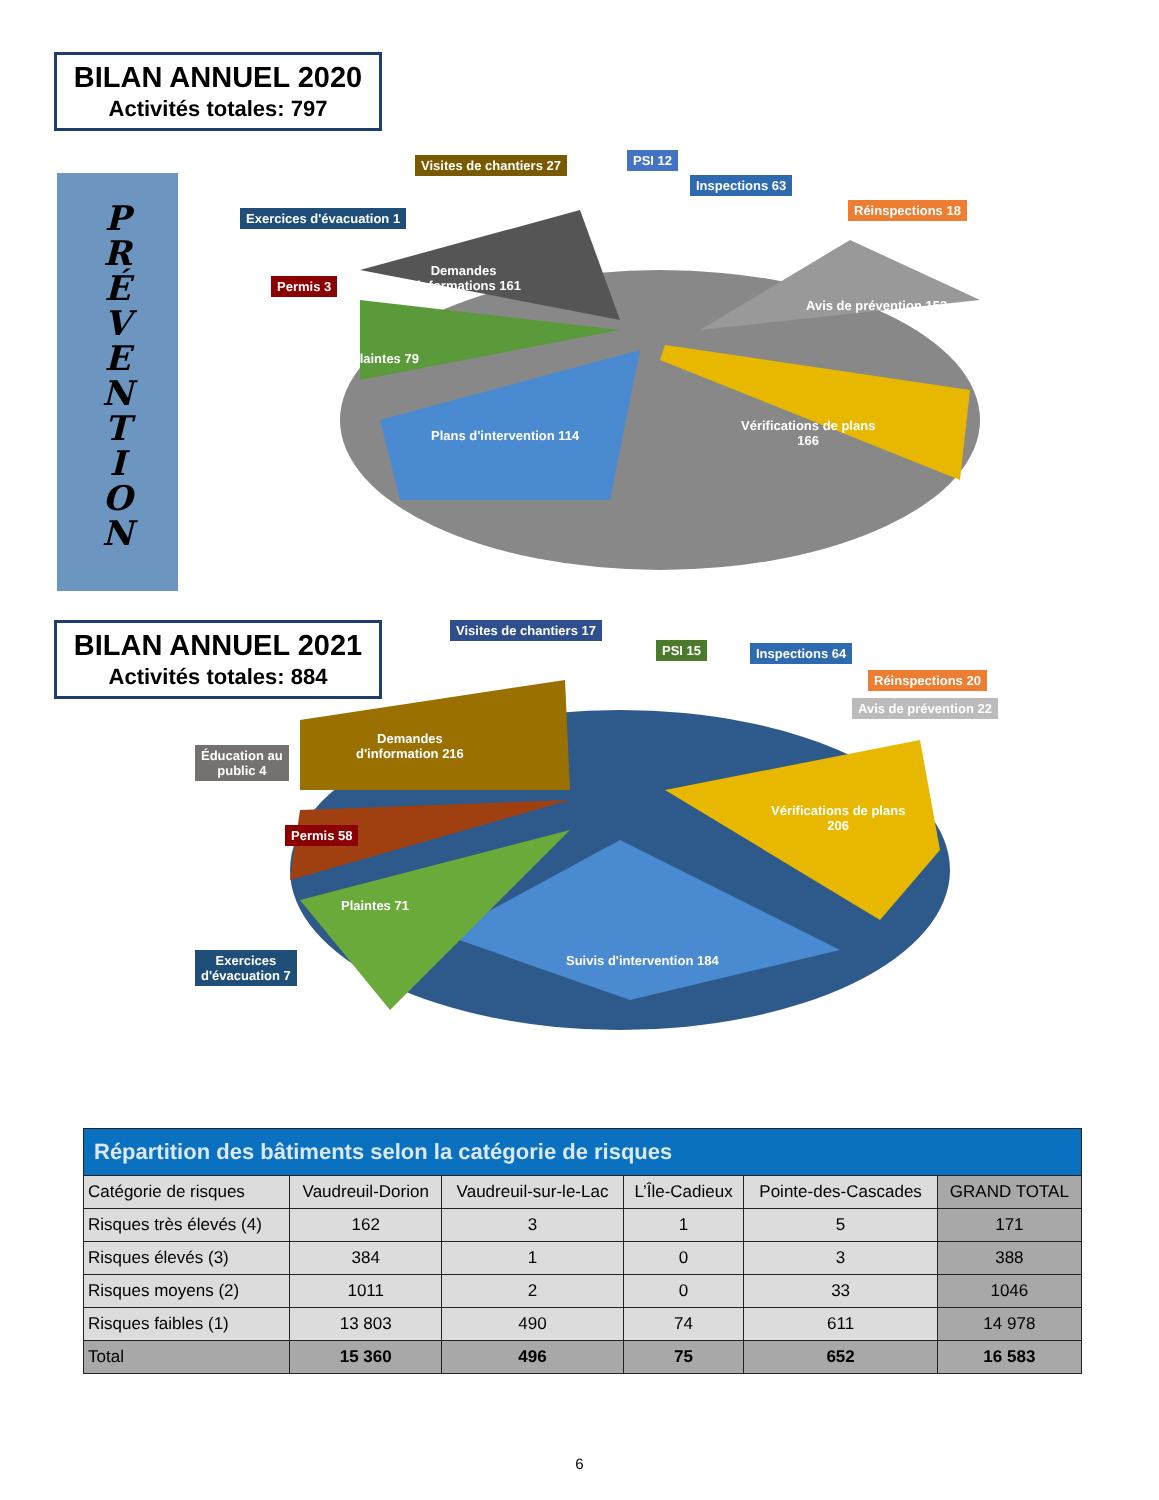BILAN ANNUEL 2020
Activités totales: 797
P
R
É
V
E
N
T
I
O
N
Visites de chantiers 27 PSI 12
Inspections 63
Réinspections 18
Exercices d'évacuation 1
Permis 3
Demandes
d'informations 161
Avis de prévention 153
Plaintes 79
Plans d'intervention 114
Vérifications de plans
166
BILAN ANNUEL 2021
Activités totales: 884
Visites de chantiers 17
PSI 15 Inspections 64
Réinspections 20
Avis de prévention 22
Éducation au
public 4
Demandes
d'information 216
Permis 58
Vérifications de plans
206
Plaintes 71
Exercices
d'évacuation 7
Suivis d'intervention 184
| Répartition des bâtiments selon la catégorie de risques | | | | | |
| Catégorie de risques | Vaudreuil-Dorion | Vaudreuil-sur-le-Lac | L’Île-Cadieux | Pointe-des-Cascades | GRAND TOTAL |
| Risques très élevés (4) | 162 | 3 | 1 | 5 | 171 |
| Risques élevés (3) | 384 | 1 | 0 | 3 | 388 |
| Risques moyens (2) | 1011 | 2 | 0 | 33 | 1046 |
| Risques faibles (1) | 13 803 | 490 | 74 | 611 | 14 978 |
| Total | 15 360 | 496 | 75 | 652 | 16 583 |
6